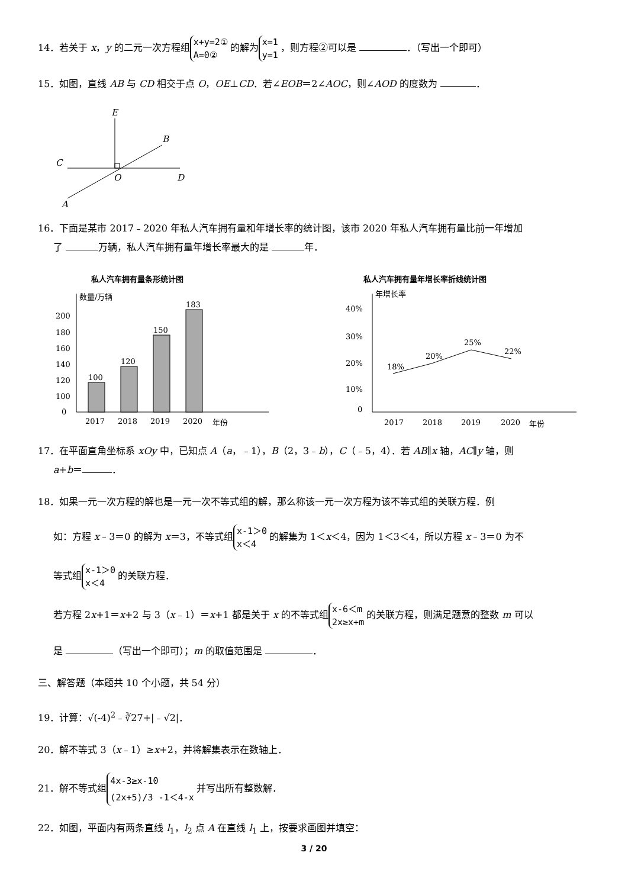14．若关于 x，y 的二元一次方程组 x+y=2①
A=0② 的解为 x=1
y=1 ，则方程②可以是 ．（写出一个即可）
15．如图，直线 AB 与 CD 相交于点 O，OE⊥CD．若∠EOB＝2∠AOC，则∠AOD 的度数为 ．
E
B
C
D
O
A
16．下面是某市 2017﹣2020 年私人汽车拥有量和年增长率的统计图，该市 2020 年私人汽车拥有量比前一年增加
了 万辆，私人汽车拥有量年增长率最大的是 年．
私人汽车拥有量条形统计图
数量/万辆
200
180
160
140
120
100
0
100
120
150
183
2017
2018
2019
2020
年份
私人汽车拥有量年增长率折线统计图
年增长率
40%
30%
20%
10%
0
18%
20%
25%
22%
2017
2018
2019
2020
年份
17．在平面直角坐标系 xOy 中，已知点 A（a，﹣1），B（2，3﹣b），C（﹣5，4）．若 AB∥x 轴，AC∥y 轴，则
a+b＝ ．
18．如果一元一次方程的解也是一元一次不等式组的解，那么称该一元一次方程为该不等式组的关联方程．例
如：方程 x﹣3＝0 的解为 x＝3，不等式组 x-1＞0
x＜4 的解集为 1＜x＜4，因为 1＜3＜4，所以方程 x﹣3＝0 为不
等式组 x-1＞0
x＜4 的关联方程．
若方程 2x+1＝x+2 与 3（x﹣1）＝x+1 都是关于 x 的不等式组 x-6＜m
2x≥x+m 的关联方程，则满足题意的整数 m 可以
是 （写出一个即可）；m 的取值范围是 ．
三、解答题（本题共 10 个小题，共 54 分）
19．计算：√(-4)<sup>2</sup>﹣∛27+|﹣√2|．
20．解不等式 3（x﹣1）≥x+2，并将解集表示在数轴上．
21．解不等式组 4x-3≥x-10
(2x+5)/3 -1＜4-x 并写出所有整数解．
22．如图，平面内有两条直线 l<sub>1</sub>，l<sub>2</sub> 点 A 在直线 l<sub>1</sub> 上，按要求画图并填空：
3 / 20